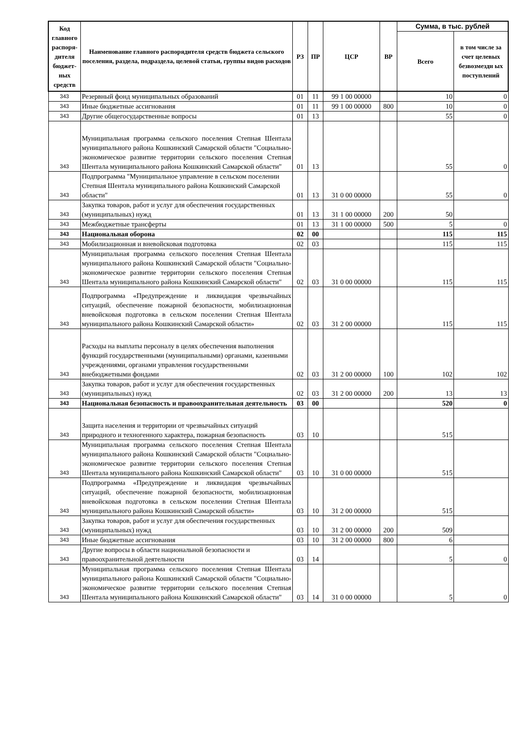| Код главного распоря-дителя бюджет-ных средств | Наименование главного распорядителя средств бюджета сельского поселения, раздела, подраздела, целевой статьи, группы видов расходов | РЗ | ПР | ЦСР | ВР | Сумма, в тыс. рублей | |
| --- | --- | --- | --- | --- | --- | --- | --- |
| | | | | | | Всего | в том числе за счет целевых безвозмездн ых поступлений |
| 343 | Резервный фонд муниципальных образований | 01 | 11 | 99 1 00 00000 | | 10 | 0 |
| 343 | Иные бюджетные ассигнования | 01 | 11 | 99 1 00 00000 | 800 | 10 | 0 |
| 343 | Другие общегосударственные вопросы | 01 | 13 | | | 55 | 0 |
| 343 | Муниципальная программа сельского поселения Степная Шентала муниципального района Кошкинский Самарской области "Социально-экономическое развитие территории сельского поселения Степная Шентала муниципального района Кошкинский Самарской области" | 01 | 13 | | | 55 | 0 |
| 343 | Подпрограмма "Муниципальное управление в сельском поселении Степная Шентала муниципального района Кошкинский Самарской области" | 01 | 13 | 31 0 00 00000 | | 55 | 0 |
| 343 | Закупка товаров, работ и услуг для обеспечения государственных (муниципальных) нужд | 01 | 13 | 31 1 00 00000 | 200 | 50 | |
| 343 | Межбюджетные трансферты | 01 | 13 | 31 1 00 00000 | 500 | 5 | 0 |
| 343 | Национальная оборона | 02 | 00 | | | 115 | 115 |
| 343 | Мобилизационная и вневойсковая подготовка | 02 | 03 | | | 115 | 115 |
| 343 | Муниципальная программа сельского поселения Степная Шентала муниципального района Кошкинский Самарской области "Социально-экономическое развитие территории сельского поселения Степная Шентала муниципального района Кошкинский Самарской области" | 02 | 03 | 31 0 00 00000 | | 115 | 115 |
| 343 | Подпрограмма «Предупреждение и ликвидация чрезвычайных ситуаций, обеспечение пожарной безопасности, мобилизационная вневойсковая подготовка в сельском поселении Степная Шентала муниципального района Кошкинский Самарской области» | 02 | 03 | 31 2 00 00000 | | 115 | 115 |
| 343 | Расходы на выплаты персоналу в целях обеспечения выполнения функций государственными (муниципальными) органами, казенными учреждениями, органами управления государственными внебюджетными фондами | 02 | 03 | 31 2 00 00000 | 100 | 102 | 102 |
| 343 | Закупка товаров, работ и услуг для обеспечения государственных (муниципальных) нужд | 02 | 03 | 31 2 00 00000 | 200 | 13 | 13 |
| 343 | Национальная безопасность и правоохранительная деятельность | 03 | 00 | | | 520 | 0 |
| 343 | Защита населения и территории от чрезвычайных ситуаций природного и техногенного характера, пожарная безопасность | 03 | 10 | | | 515 | |
| 343 | Муниципальная программа сельского поселения Степная Шентала муниципального района Кошкинский Самарской области "Социально-экономическое развитие территории сельского поселения Степная Шентала муниципального района Кошкинский Самарской области" | 03 | 10 | 31 0 00 00000 | | 515 | |
| 343 | Подпрограмма «Предупреждение и ликвидация чрезвычайных ситуаций, обеспечение пожарной безопасности, мобилизационная вневойсковая подготовка в сельском поселении Степная Шентала муниципального района Кошкинский Самарской области» | 03 | 10 | 31 2 00 00000 | | 515 | |
| 343 | Закупка товаров, работ и услуг для обеспечения государственных (муниципальных) нужд | 03 | 10 | 31 2 00 00000 | 200 | 509 | |
| 343 | Иные бюджетные ассигнования | 03 | 10 | 31 2 00 00000 | 800 | 6 | |
| 343 | Другие вопросы в области национальной безопасности и правоохранительной деятельности | 03 | 14 | | | 5 | 0 |
| 343 | Муниципальная программа сельского поселения Степная Шентала муниципального района Кошкинский Самарской области "Социально-экономическое развитие территории сельского поселения Степная Шентала муниципального района Кошкинский Самарской области" | 03 | 14 | 31 0 00 00000 | | 5 | 0 |